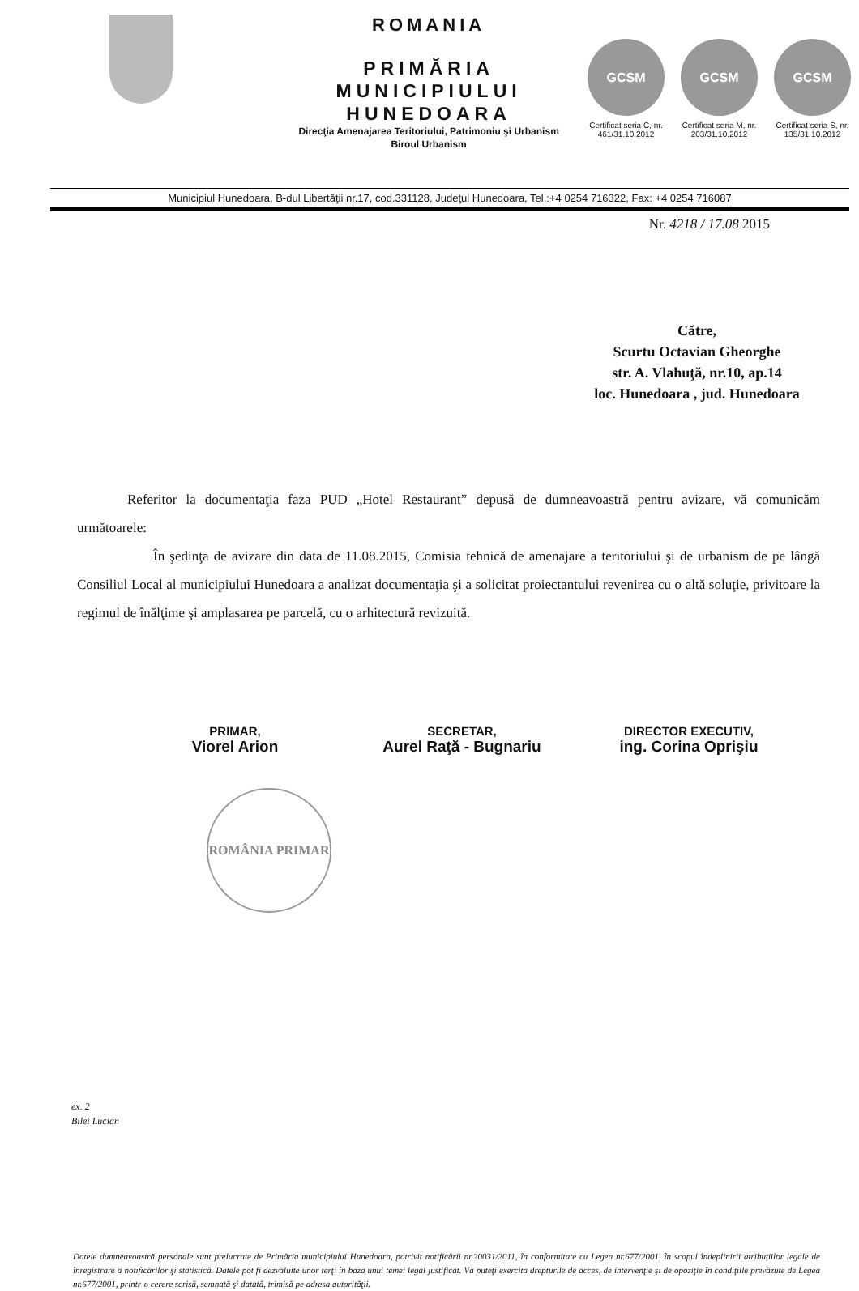ROMANIA
PRIMĂRIA
MUNICIPIULUI
HUNEDOARA
Direcţia Amenajarea Teritoriului, Patrimoniu şi Urbanism
Biroul Urbanism
GCSM
Certificat seria C, nr. 461/31.10.2012
GCSM
Certificat seria M, nr. 203/31.10.2012
GCSM
Certificat seria S, nr. 135/31.10.2012
Municipiul Hunedoara, B-dul Libertăţii nr.17, cod.331128, Judeţul Hunedoara, Tel.:+4 0254 716322, Fax: +4 0254 716087
Nr. 4218 / 17.08 2015
Către,
Scurtu Octavian Gheorghe
str. A. Vlahuţă, nr.10, ap.14
loc. Hunedoara , jud. Hunedoara
Referitor la documentaţia faza PUD „Hotel Restaurant” depusă de dumneavoastră pentru avizare, vă comunicăm următoarele:
În şedinţa de avizare din data de 11.08.2015, Comisia tehnică de amenajare a teritoriului şi de urbanism de pe lângă Consiliul Local al municipiului Hunedoara a analizat documentaţia şi a solicitat proiectantului revenirea cu o altă soluţie, privitoare la regimul de înălţime şi amplasarea pe parcelă, cu o arhitectură revizuită.
PRIMAR,
Viorel Arion
SECRETAR,
Aurel Raţă - Bugnariu
DIRECTOR EXECUTIV,
ing. Corina Oprişiu
ROMÂNIA PRIMAR
ex. 2
Bilei Lucian
Datele dumneavoastră personale sunt prelucrate de Primăria municipiului Hunedoara, potrivit notificării nr.20031/2011, în conformitate cu Legea nr.677/2001, în scopul îndeplinirii atribuţiilor legale de înregistrare a notificărilor şi statistică. Datele pot fi dezvăluite unor terţi în baza unui temei legal justificat. Vă puteţi exercita drepturile de acces, de intervenţie şi de opoziţie în condiţiile prevăzute de Legea nr.677/2001, printr-o cerere scrisă, semnată şi datată, trimisă pe adresa autorităţii.